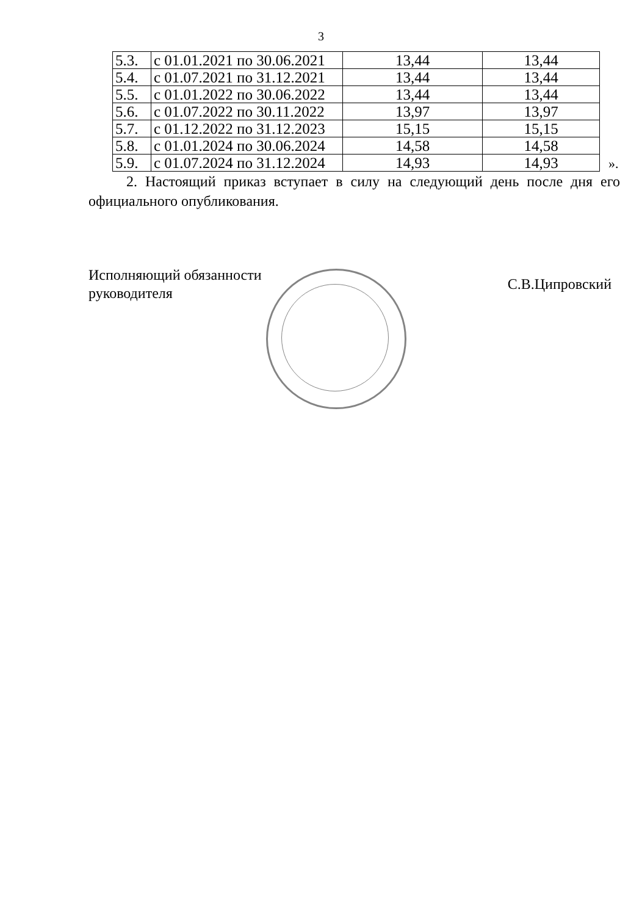3
| 5.3. | с 01.01.2021 по 30.06.2021 | 13,44 | 13,44 |
| 5.4. | с 01.07.2021 по 31.12.2021 | 13,44 | 13,44 |
| 5.5. | с 01.01.2022 по 30.06.2022 | 13,44 | 13,44 |
| 5.6. | с 01.07.2022 по 30.11.2022 | 13,97 | 13,97 |
| 5.7. | с 01.12.2022 по 31.12.2023 | 15,15 | 15,15 |
| 5.8. | с 01.01.2024 по 30.06.2024 | 14,58 | 14,58 |
| 5.9. | с 01.07.2024 по 31.12.2024 | 14,93 | 14,93 |
».
2. Настоящий приказ вступает в силу на следующий день после дня его официального опубликования.
Исполняющий обязанности
руководителя
С.В.Ципровский